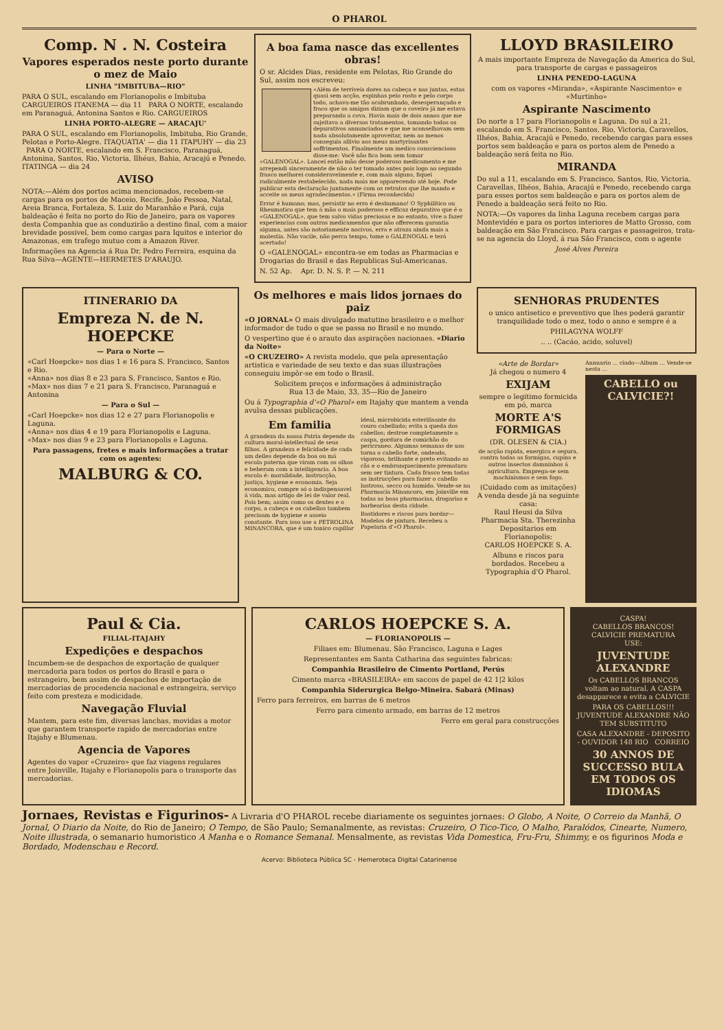O PHAROL
Comp. N . N. Costeira
Vapores esperados neste porto durante o mez de Maio
LINHA "IMBITUBA—RIO"
PARA O SUL, escalando em Florianopolis e Imbituba CARGUEIROS ITANEMA — dia 11 PARA O NORTE, escalando em Paranaguá, Antonina Santos e Rio. CARGUEIROS
LINHA PORTO-ALEGRE — ARACAJU'
PARA O SUL, escalando em Florianopolis, Imbituba, Rio Grande, Pelotas e Porto-Alegre. ITAQUATIA' — dia 11 ITAPUHY — dia 23 PARA O NORTE, escalando em S. Francisco, Paranaguá, Antonina, Santos, Rio, Victoria, Ilhéus, Bahia, Aracajú e Penedo. ITATINGA — dia 24
AVISO
NOTA:—Além dos portos acima mencionados, recebem-se cargas para os portos de Maceio, Recife, João Pessoa, Natal, Areia Branca, Fortaleza, S. Luiz do Maranhão e Pará, cuja baldeação é feita no porto do Rio de Janeiro, para os vapores desta Companhia que as conduzirão a destino final, com a maior brevidade possivel, bem como cargas para Iquitos e interior do Amazonas, em trafego mutuo com a Amazon River.
Informações na Agencia á Rua Dr. Pedro Ferreira, esquina da Rua Silva—AGENTE—HERMETES D'ARAUJO.
A boa fama nasce das excellentes obras!
O sr. Alcides Dias, residente em Pelotas, Rio Grande do Sul, assim nos escreveu:
«Além de terriveis dores na cabeça e nas juntas, estas quasi sem acção, espinhas pelo rosto e pelo corpo todo, achava-me tão acabrunhado, desesperançado e fraco que os amigos diziam que o coveiro já me estava preparando a cova. Havia mais de dois annos que me sujeitava a diversos tratamentos, tomando todos os depurativos annunciados e que me aconselhavam sem nada absolutamente aproveitar, nem ao menos conseguia allivio aos meus martyrisantes soffrimentos. Finalmente um medico consciencioso disse-me: Você não fica bom sem tomar «GALENOGAL». Lancei então mão desse poderoso medicamento e me arrependi sinceramente de não o ter tomado antes pois logo ao segundo frasco melhorei consideravelmente e, com mais alguns, fiquei radicalmente restabelecido, nada mais me apparecendo até hoje. Pode publicar esta declaração juntamente com os retratos que lhe mando e acceite os meus agradecimentos.» (Firma reconhecida)
Errar é humano; mas, persistir no erro é deshumano! O Syphilitico ou Rheumatico que tem á mão o mais poderoso e efficaz depurativo que é o «GALENOGAL», que tem salvo vidas preciosas e no entanto, vive a fazer experiencias com outros medicamentos que não offerecem garantia alguma, antes são notoriamente nocivos, erra e atraza ainda mais a molestia. Não vacile, não perca tempo, tome o GALENOGAL e terá acertado!
O «GALENOGAL» encontra-se em todas as Pharmacias e Drogarias do Brasil e das Republicas Sul-Americanas.
N. 52 Ap. Apr. D. N. S. P. — N. 211
LLOYD BRASILEIRO
A mais importante Empreza de Navegação da America do Sul, para transporte de cargas e passageiros
LINHA PENEDO-LAGUNA
com os vapores «Miranda», «Aspirante Nascimento» e «Murtinho»
Aspirante Nascimento
Do norte a 17 para Florianopolis e Laguna. Do sul a 21, escalando em S. Francisco, Santos, Rio, Victoria, Caravellos, Ilhéos, Bahia, Aracajú e Penedo, recebendo cargas para esses portos sem baldeação e para os portos alem de Penedo a baldeação será feita no Rio.
MIRANDA
Do sul a 11, escalando em S. Francisco, Santos, Rio, Victoria, Caravellas, Ilhéos, Bahia, Aracajú e Penedo, recebendo carga para esses portos sem baldeação e para os portos alem de Penedo a baldeação será feito no Rio.
NOTA:—Os vapores da linha Laguna recebem cargas para Montevidéo e para os portos interiores de Matto Grosso, com baldeação em São Francisco. Para cargas e passageiros, trata-se na agencia do Lloyd, á rua São Francisco, com o agente
José Alves Pereira
ITINERARIO DA
Empreza N. de N. HOEPCKE
— Para o Norte —
«Carl Hoepcke» nos dias 1 e 16 para S. Francisco, Santos e Rio.
«Anna» nos dias 8 e 23 para S. Francisco, Santos e Rio.
«Max» nos dias 7 e 21 para S. Francisco, Paranaguá e Antonina
— Para o Sul —
«Carl Hoepcke» nos dias 12 e 27 para Florianopolis e Laguna.
«Anna» nos dias 4 e 19 para Florianopolis e Laguna.
«Max» nos dias 9 e 23 para Florianopolis e Laguna.
Para passagens, fretes e mais informações a tratar com os agentes:
MALBURG & CO.
Os melhores e mais lidos jornaes do paiz
«O JORNAL» O mais divulgado matutino brasileiro e o melhor informador de tudo o que se passa no Brasil e no mundo.
O vespertino que é o arauto das aspirações nacionaes. «Diario da Noite»
«O CRUZEIRO» A revista modelo, que pela apresentação artistica e variedade de seu texto e das suas illustrações conseguiu impôr-se em todo o Brasil.
Solicitem preços e informações á administração
Rua 13 de Maio, 33, 35—Rio de Janeiro
Ou á Typographia d'«O Pharol» em Itajahy que mantem a venda avulsa dessas publicações.
Em familia
A grandeza da nossa Patria depende da cultura moral-intellectual de seus filhos. A grandeza e felicidade de cada um delles depende da boa ou má escola paterna que viram com os olhos e beberam com a intelligencia. A boa escola é: moralidade, instrucção, justiça, hygiene e economia. Seja economico, compre só o indispensavel á vida, mas artigo de lei de valor real. Pois bem; assim como os dentes e o corpo, a cabeça e os cabellos tambem precisam de hygiene e asseio constante. Para isso use a PETROLINA MINANCORA, que é um tonico capillar ideal, microbicida esterilisante do couro cabelludo; evita a queda dos cabellos; destroe completamente a caspa, gordura de comichão do pericraneo. Algumas semanas de uso torna o cabello forte, ondeado, vigoroso, brilhante e preto evitando as cãs e o embranquecimento prematuro sem ser tintura. Cada frasco tem todas as instrucções para fazer o cabello lustroso, secco ou humido. Vende-se na Pharmacia Minancora, em Joinville em todas as boas pharmacias, drogarias e barbearias desta cidade.
Bastidores e riscos para bordar—Modelos de pintura. Recebeu a Papelaria d'«O Pharol».
SENHORAS PRUDENTES
o unico antisetico e preventivo que lhes poderá garantir tranquilidade todo o mez, todo o anno e sempre é a
PHILAGYNA WOLFF
.. .. (Cacáo, acido, soluvel)
«Arte de Bordar»
Já chegou o numero 4
EXIJAM
sempre o legitimo formicida em pó, marca
MORTE A'S FORMIGAS
(DR. OLESEN & CIA.)
de acção rapida, energica e segura, contra todas as formigas, cupins e outros insectos damninhos á agricultura. Emprega-se sem machinismos e sem fogo.
(Cuidado com as imitações)
A venda desde já na seguinte casa:
Raul Heusi da Silva
Pharmacia Sta. Therezinha
Depositarios em Florianopolis:
CARLOS HOEPCKE S. A.
Albuns e riscos para bordados. Recebeu a Typographia d'O Pharol.
Annuario ... ciado—Album ... Vende-se nesta ...
CABELLO ou CALVICIE?!
Paul & Cia.
FILIAL-ITAJAHY
Expedições e despachos
Incumbem-se de despachos de exportação de qualquer mercadoria para todos os portos do Brasil e para o estrangeiro, bem assim de despachos de importação de mercadorias de procedencia nacional e estrangeira, serviço feito com presteza e modicidade.
Navegação Fluvial
Mantem, para este fim, diversas lanchas, movidas a motor que garantem transporte rapido de mercadorias entre Itajahy e Blumenau.
Agencia de Vapores
Agentes do vapor «Cruzeiro» que faz viagens regulares entre Joinville, Itajahy e Florianopolis para o transporte das mercadorias.
CARLOS HOEPCKE S. A.
— FLORIANOPOLIS —
Filiaes em: Blumenau, São Francisco, Laguna e Lages
Representantes em Santa Catharina das seguintes fabricas:
Companhia Brasileiro de Cimento Portland, Perús
Cimento marca «BRASILEIRA» em saccos de papel de 42 1|2 kilos
Companhia Siderurgica Belgo-Mineira. Sabará (Minas)
Ferro para ferreiros, em barras de 6 metros
Ferro para cimento armado, em barras de 12 metros
Ferro em geral para construcções
CASPA!
CABELLOS BRANCOS!
CALVICIE PREMATURA
USE:
JUVENTUDE ALEXANDRE
Os CABELLOS BRANCOS voltam ao natural. A CASPA desapparece e evita a CALVICIE
PARA OS CABELLOS!!! JUVENTUDE ALEXANDRE NÃO TEM SUBSTITUTO
CASA ALEXANDRE - DEPOSITO - OUVIDOR 148 RIO CORREIO
30 ANNOS DE SUCCESSO BULA EM TODOS OS IDIOMAS
Jornaes, Revistas e Figurinos- A Livraria d'O PHAROL recebe diariamente os seguintes jornaes: O Globo, A Noite, O Correio da Manhã, O Jornal, O Diario da Noite, do Rio de Janeiro; O Tempo, de São Paulo; Semanalmente, as revistas: Cruzeiro, O Tico-Tico, O Malho, Paralódos, Cinearte, Numero, Noite illustrada, o semanario humoristico A Manha e o Romance Semanal. Mensalmente, as revistas Vida Domestica, Fru-Fru, Shimmy, e os figurinos Moda e Bordado, Modenschau e Record.
Acervo: Biblioteca Pública SC - Hemeroteca Digital Catarinense